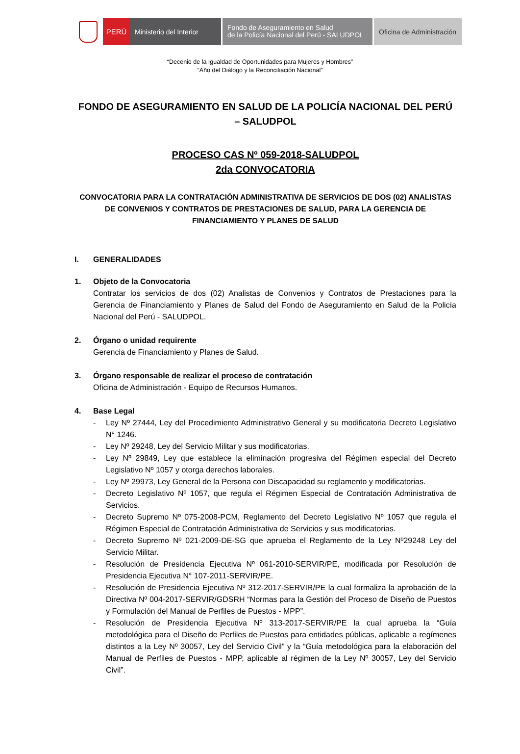PERÚ Ministerio del Interior
Fondo de Aseguramiento en Salud
de la Policía Nacional del Perú - SALUDPOL
Oficina de Administración
“Decenio de la Igualdad de Oportunidades para Mujeres y Hombres”
“Año del Diálogo y la Reconciliación Nacional”
FONDO DE ASEGURAMIENTO EN SALUD DE LA POLICÍA NACIONAL DEL PERÚ – SALUDPOL
PROCESO CAS Nº 059-2018-SALUDPOL
2da CONVOCATORIA
CONVOCATORIA PARA LA CONTRATACIÓN ADMINISTRATIVA DE SERVICIOS DE DOS (02) ANALISTAS DE CONVENIOS Y CONTRATOS DE PRESTACIONES DE SALUD, PARA LA GERENCIA DE FINANCIAMIENTO Y PLANES DE SALUD
I. GENERALIDADES
1. Objeto de la Convocatoria
Contratar los servicios de dos (02) Analistas de Convenios y Contratos de Prestaciones para la Gerencia de Financiamiento y Planes de Salud del Fondo de Aseguramiento en Salud de la Policía Nacional del Perú - SALUDPOL.
2. Órgano o unidad requirente
Gerencia de Financiamiento y Planes de Salud.
3. Órgano responsable de realizar el proceso de contratación
Oficina de Administración - Equipo de Recursos Humanos.
4. Base Legal
- Ley Nº 27444, Ley del Procedimiento Administrativo General y su modificatoria Decreto Legislativo N° 1246.
- Ley Nº 29248, Ley del Servicio Militar y sus modificatorias.
- Ley Nº 29849, Ley que establece la eliminación progresiva del Régimen especial del Decreto Legislativo Nº 1057 y otorga derechos laborales.
- Ley Nº 29973, Ley General de la Persona con Discapacidad su reglamento y modificatorias.
- Decreto Legislativo Nº 1057, que regula el Régimen Especial de Contratación Administrativa de Servicios.
- Decreto Supremo Nº 075-2008-PCM, Reglamento del Decreto Legislativo Nº 1057 que regula el Régimen Especial de Contratación Administrativa de Servicios y sus modificatorias.
- Decreto Supremo Nº 021-2009-DE-SG que aprueba el Reglamento de la Ley Nº29248 Ley del Servicio Militar.
- Resolución de Presidencia Ejecutiva Nº 061-2010-SERVIR/PE, modificada por Resolución de Presidencia Ejecutiva N° 107-2011-SERVIR/PE.
- Resolución de Presidencia Ejecutiva Nº 312-2017-SERVIR/PE la cual formaliza la aprobación de la Directiva Nº 004-2017-SERVIR/GDSRH “Normas para la Gestión del Proceso de Diseño de Puestos y Formulación del Manual de Perfiles de Puestos - MPP”.
- Resolución de Presidencia Ejecutiva Nº 313-2017-SERVIR/PE la cual aprueba la “Guía metodológica para el Diseño de Perfiles de Puestos para entidades públicas, aplicable a regímenes distintos a la Ley Nº 30057, Ley del Servicio Civil” y la “Guía metodológica para la elaboración del Manual de Perfiles de Puestos - MPP, aplicable al régimen de la Ley Nº 30057, Ley del Servicio Civil”.